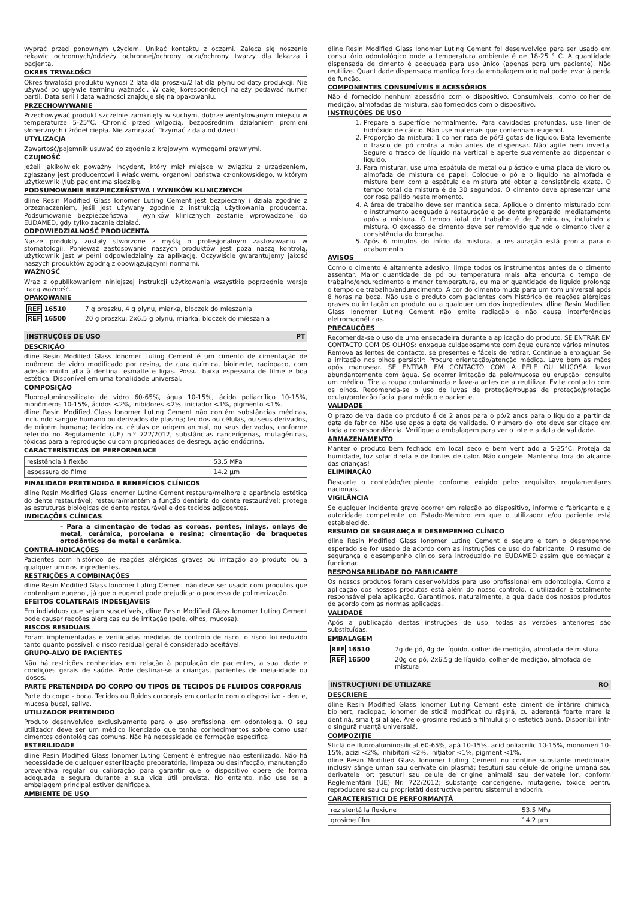wyprać przed ponownym użyciem. Unikać kontaktu z oczami. Zaleca się noszenie rękawic ochronnych/odzieży ochronnej/ochrony oczu/ochrony twarzy dla lekarza i pacjenta.
OKRES TRWAŁOŚCI
Okres trwałości produktu wynosi 2 lata dla proszku/2 lat dla płynu od daty produkcji. Nie używać po upływie terminu ważności. W całej korespondencji należy podawać numer partii. Data serii i data ważności znajduje się na opakowaniu.
PRZECHOWYWANIE
Przechowywać produkt szczelnie zamknięty w suchym, dobrze wentylowanym miejscu w temperaturze 5-25°C. Chronić przed wilgocią, bezpośrednim działaniem promieni słonecznych i źródeł ciepła. Nie zamrażać. Trzymać z dala od dzieci!
UTYLIZACJA
Zawartość/pojemnik usuwać do zgodnie z krajowymi wymogami prawnymi.
CZUJNOŚĆ
Jeżeli jakikolwiek poważny incydent, który miał miejsce w związku z urządzeniem, zgłaszany jest producentowi i właściwemu organowi państwa członkowskiego, w którym użytkownik i/lub pacjent ma siedzibę.
PODSUMOWANIE BEZPIECZEŃSTWA I WYNIKÓW KLINICZNYCH
dline Resin Modified Glass Ionomer Luting Cement jest bezpieczny i działa zgodnie z przeznaczeniem, jeśli jest używany zgodnie z instrukcją użytkowania producenta. Podsumowanie bezpieczeństwa i wyników klinicznych zostanie wprowadzone do EUDAMED, gdy tylko zacznie działać.
ODPOWIEDZIALNOŚĆ PRODUCENTA
Nasze produkty zostały stworzone z myślą o profesjonalnym zastosowaniu w stomatologii. Ponieważ zastosowanie naszych produktów jest poza naszą kontrolą, użytkownik jest w pełni odpowiedzialny za aplikację. Oczywiście gwarantujemy jakość naszych produktów zgodną z obowiązującymi normami.
WAŻNOŚĆ
Wraz z opublikowaniem niniejszej instrukcji użytkowania wszystkie poprzednie wersje tracą ważność.
OPAKOWANIE
| REF 16510 | 7 g proszku, 4 g płynu, miarka, bloczek do mieszania |
| REF 16500 | 20 g proszku, 2x6.5 g płynu, miarka, bloczek do mieszania |
INSTRUÇÕES DE USO PT
DESCRIÇÃO
dline Resin Modified Glass Ionomer Luting Cement é um cimento de cimentação de ionômero de vidro modificado por resina, de cura química, bioinerte, radiopaco, com adesão muito alta à dentina, esmalte e ligas. Possui baixa espessura de filme e boa estética. Disponível em uma tonalidade universal.
COMPOSIÇÃO
Fluoroaluminossilicato de vidro 60-65%, água 10-15%, ácido poliacrílico 10-15%, monômeros 10-15%, ácidos <2%, inibidores <2%, iniciador <1%, pigmento <1%.
dline Resin Modified Glass Ionomer Luting Cement não contém substâncias médicas, incluindo sangue humano ou derivados de plasma; tecidos ou células, ou seus derivados, de origem humana; tecidos ou células de origem animal, ou seus derivados, conforme referido no Regulamento (UE) n.º 722/2012; substâncias cancerígenas, mutagênicas, tóxicas para a reprodução ou com propriedades de desregulação endócrina.
CARACTERÍSTICAS DE PERFORMANCE
| resistência à flexão | 53.5 MPa |
| espessura do filme | 14.2 µm |
FINALIDADE PRETENDIDA E BENEFÍCIOS CLÍNICOS
dline Resin Modified Glass Ionomer Luting Cement restaura/melhora a aparência estética do dente restaurável; restaura/mantém a função dentária do dente restaurável; protege as estruturas biológicas do dente restaurável e dos tecidos adjacentes.
INDICAÇÕES CLÍNICAS
– Para a cimentação de todas as coroas, pontes, inlays, onlays de metal, cerâmica, porcelana e resina; cimentação de braquetes ortodônticos de metal e cerâmica.
CONTRA-INDICAÇÕES
Pacientes com histórico de reações alérgicas graves ou irritação ao produto ou a qualquer um dos ingredientes.
RESTRIÇÕES A COMBINAÇÕES
dline Resin Modified Glass Ionomer Luting Cement não deve ser usado com produtos que contenham eugenol, já que o eugenol pode prejudicar o processo de polimerização.
EFEITOS COLATERAIS INDESEJÁVEIS
Em indivíduos que sejam suscetíveis, dline Resin Modified Glass Ionomer Luting Cement pode causar reações alérgicas ou de irritação (pele, olhos, mucosa).
RISCOS RESIDUAIS
Foram implementadas e verificadas medidas de controlo de risco, o risco foi reduzido tanto quanto possível, o risco residual geral é considerado aceitável.
GRUPO-ALVO DE PACIENTES
Não há restrições conhecidas em relação à população de pacientes, a sua idade e condições gerais de saúde. Pode destinar-se a crianças, pacientes de meia-idade ou idosos.
PARTE PRETENDIDA DO CORPO OU TIPOS DE TECIDOS DE FLUIDOS CORPORAIS
Parte do corpo - boca. Tecidos ou fluidos corporais em contacto com o dispositivo - dente, mucosa bucal, saliva.
UTILIZADOR PRETENDIDO
Produto desenvolvido exclusivamente para o uso profissional em odontologia. O seu utilizador deve ser um médico licenciado que tenha conhecimentos sobre como usar cimentos odontológicas comuns. Não há necessidade de formação específica
ESTERILIDADE
dline Resin Modified Glass Ionomer Luting Cement é entregue não esterilizado. Não há necessidade de qualquer esterilização preparatória, limpeza ou desinfecção, manutenção preventiva regular ou calibração para garantir que o dispositivo opere de forma adequada e segura durante a sua vida útil prevista. No entanto, não use se a embalagem principal estiver danificada.
AMBIENTE DE USO
dline Resin Modified Glass Ionomer Luting Cement foi desenvolvido para ser usado em consultório odontológico onde a temperatura ambiente é de 18-25 ° C. A quantidade dispensada de cimento é adequada para uso único (apenas para um paciente). Não reutilize. Quantidade dispensada mantida fora da embalagem original pode levar à perda de função.
COMPONENTES CONSUMÍVEIS E ACESSÓRIOS
Não é fornecido nenhum acessório com o dispositivo. Consumíveis, como colher de medição, almofadas de mistura, são fornecidos com o dispositivo.
INSTRUÇÕES DE USO
1. Prepare a superfície normalmente. Para cavidades profundas, use liner de hidróxido de cálcio. Não use materiais que contenham eugenol.
2. Proporção da mistura: 1 colher rasa de pó/3 gotas de líquido. Bata levemente o frasco de pó contra a mão antes de dispensar. Não agite nem inverta. Segure o frasco de líquido na vertical e aperte suavemente ao dispensar o líquido.
3. Para misturar, use uma espátula de metal ou plástico e uma placa de vidro ou almofada de mistura de papel. Coloque o pó e o líquido na almofada e misture bem com a espátula de mistura até obter a consistência exata. O tempo total de mistura é de 30 segundos. O cimento deve apresentar uma cor rosa pálido neste momento.
4. A área de trabalho deve ser mantida seca. Aplique o cimento misturado com o instrumento adequado à restauração e ao dente preparado imediatamente após a mistura. O tempo total de trabalho é de 2 minutos, incluindo a mistura. O excesso de cimento deve ser removido quando o cimento tiver a consistência da borracha.
5. Após 6 minutos do início da mistura, a restauração está pronta para o acabamento.
AVISOS
Como o cimento é altamente adesivo, limpe todos os instrumentos antes de o cimento assentar. Maior quantidade de pó ou temperatura mais alta encurta o tempo de trabalho/endurecimento e menor temperatura, ou maior quantidade de líquido prolonga o tempo de trabalho/endurecimento. A cor do cimento muda para um tom universal após 8 horas na boca. Não use o produto com pacientes com histórico de reações alérgicas graves ou irritação ao produto ou a qualquer um dos ingredientes. dline Resin Modified Glass Ionomer Luting Cement não emite radiação e não causa interferências eletromagnéticas.
PRECAUÇÕES
Recomenda-se o uso de uma ensecadeira durante a aplicação do produto. SE ENTRAR EM CONTACTO COM OS OLHOS: enxague cuidadosamente com água durante vários minutos. Remova as lentes de contacto, se presentes e fáceis de retirar. Continue a enxaguar. Se a irritação nos olhos persistir: Procure orientação/atenção médica. Lave bem as mãos após manusear. SE ENTRAR EM CONTACTO COM A PELE OU MUCOSA: lavar abundantemente com água. Se ocorrer irritação da pele/mucosa ou erupção: consulte um médico. Tire a roupa contaminada e lave-a antes de a reutilizar. Evite contacto com os olhos. Recomenda-se o uso de luvas de proteção/roupas de proteção/proteção ocular/proteção facial para médico e paciente.
VALIDADE
O prazo de validade do produto é de 2 anos para o pó/2 anos para o líquido a partir da data de fabrico. Não use após a data de validade. O número do lote deve ser citado em toda a correspondência. Verifique a embalagem para ver o lote e a data de validade.
ARMAZENAMENTO
Manter o produto bem fechado em local seco e bem ventilado a 5-25°C. Proteja da humidade, luz solar direta e de fontes de calor. Não congele. Mantenha fora do alcance das crianças!
ELIMINAÇÃO
Descarte o conteúdo/recipiente conforme exigido pelos requisitos regulamentares nacionais.
VIGILÂNCIA
Se qualquer incidente grave ocorrer em relação ao dispositivo, informe o fabricante e a autoridade competente do Estado-Membro em que o utilizador e/ou paciente está estabelecido.
RESUMO DE SEGURANÇA E DESEMPENHO CLÍNICO
dline Resin Modified Glass Ionomer Luting Cement é seguro e tem o desempenho esperado se for usado de acordo com as instruções de uso do fabricante. O resumo de segurança e desempenho clínico será introduzido no EUDAMED assim que começar a funcionar.
RESPONSABILIDADE DO FABRICANTE
Os nossos produtos foram desenvolvidos para uso profissional em odontologia. Como a aplicação dos nossos produtos está além do nosso controlo, o utilizador é totalmente responsável pela aplicação. Garantimos, naturalmente, a qualidade dos nossos produtos de acordo com as normas aplicadas.
VALIDADE
Após a publicação destas instruções de uso, todas as versões anteriores são substituídas.
EMBALAGEM
| REF 16510 | 7g de pó, 4g de líquido, colher de medição, almofada de mistura |
| REF 16500 | 20g de pó, 2x6.5g de líquido, colher de medição, almofada de mistura |
INSTRUCȚIUNI DE UTILIZARE RO
DESCRIERE
dline Resin Modified Glass Ionomer Luting Cement este ciment de întărire chimică, bioinert, radiopac, ionomer de sticlă modificat cu rășină, cu aderență foarte mare la dentină, smalț și aliaje. Are o grosime redusă a filmului și o estetică bună. Disponibil într-o singură nuanță universală.
COMPOZIȚIE
Sticlă de fluoroaluminosilicat 60-65%, apă 10-15%, acid poliacrilic 10-15%, monomeri 10-15%, acizi <2%, inhibitori <2%, inițiator <1%, pigment <1%.
dline Resin Modified Glass Ionomer Luting Cement nu conține substanțe medicinale, inclusiv sânge uman sau derivate din plasmă; țesuturi sau celule de origine umană sau derivatele lor; țesuturi sau celule de origine animală sau derivatele lor, conform Reglementării (UE) Nr. 722/2012; substanțe cancerigene, mutagene, toxice pentru reproducere sau cu proprietăți destructive pentru sistemul endocrin.
CARACTERISTICI DE PERFORMANȚĂ
| rezistență la flexiune | 53.5 MPa |
| grosime film | 14.2 µm |